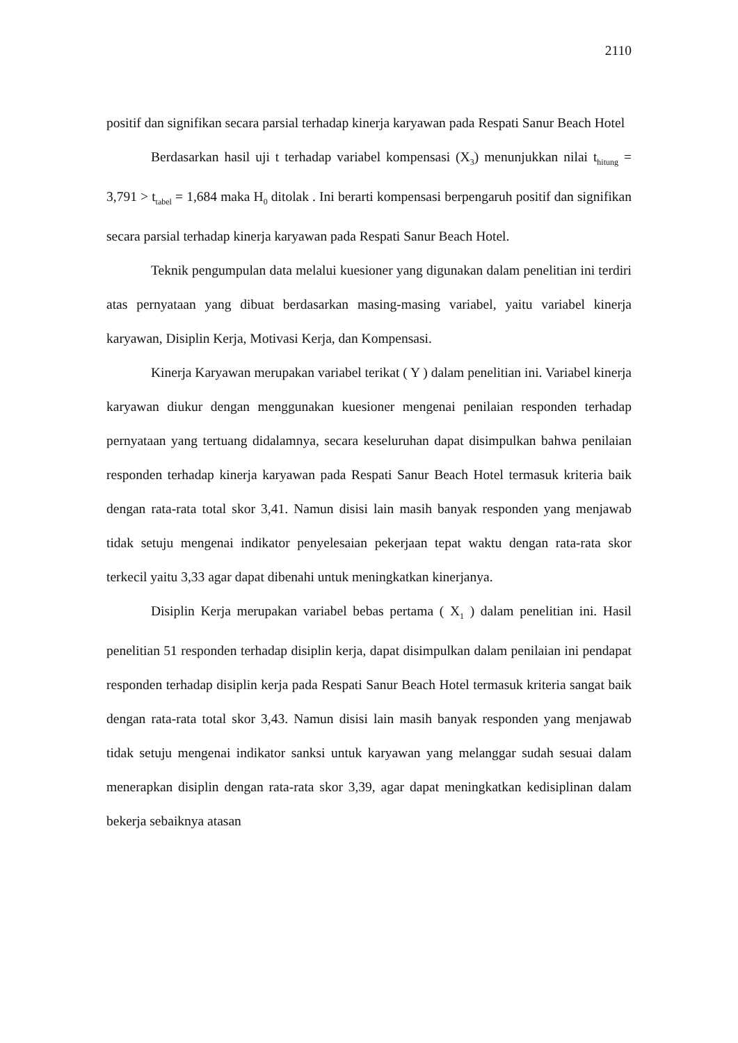2110
positif dan signifikan secara parsial terhadap kinerja karyawan pada Respati Sanur Beach Hotel
Berdasarkan hasil uji t terhadap variabel kompensasi (X<sub>3</sub>) menunjukkan nilai t<sub>hitung</sub> = 3,791 > t<sub>tabel</sub> = 1,684 maka H<sub>0</sub> ditolak . Ini berarti kompensasi berpengaruh positif dan signifikan secara parsial terhadap kinerja karyawan pada Respati Sanur Beach Hotel.
Teknik pengumpulan data melalui kuesioner yang digunakan dalam penelitian ini terdiri atas pernyataan yang dibuat berdasarkan masing-masing variabel, yaitu variabel kinerja karyawan, Disiplin Kerja, Motivasi Kerja, dan Kompensasi.
Kinerja Karyawan merupakan variabel terikat ( Y ) dalam penelitian ini. Variabel kinerja karyawan diukur dengan menggunakan kuesioner mengenai penilaian responden terhadap pernyataan yang tertuang didalamnya, secara keseluruhan dapat disimpulkan bahwa penilaian responden terhadap kinerja karyawan pada Respati Sanur Beach Hotel termasuk kriteria baik dengan rata-rata total skor 3,41. Namun disisi lain masih banyak responden yang menjawab tidak setuju mengenai indikator penyelesaian pekerjaan tepat waktu dengan rata-rata skor terkecil yaitu 3,33 agar dapat dibenahi untuk meningkatkan kinerjanya.
Disiplin Kerja merupakan variabel bebas pertama ( X<sub>1</sub> ) dalam penelitian ini. Hasil penelitian 51 responden terhadap disiplin kerja, dapat disimpulkan dalam penilaian ini pendapat responden terhadap disiplin kerja pada Respati Sanur Beach Hotel termasuk kriteria sangat baik dengan rata-rata total skor 3,43. Namun disisi lain masih banyak responden yang menjawab tidak setuju mengenai indikator sanksi untuk karyawan yang melanggar sudah sesuai dalam menerapkan disiplin dengan rata-rata skor 3,39, agar dapat meningkatkan kedisiplinan dalam bekerja sebaiknya atasan